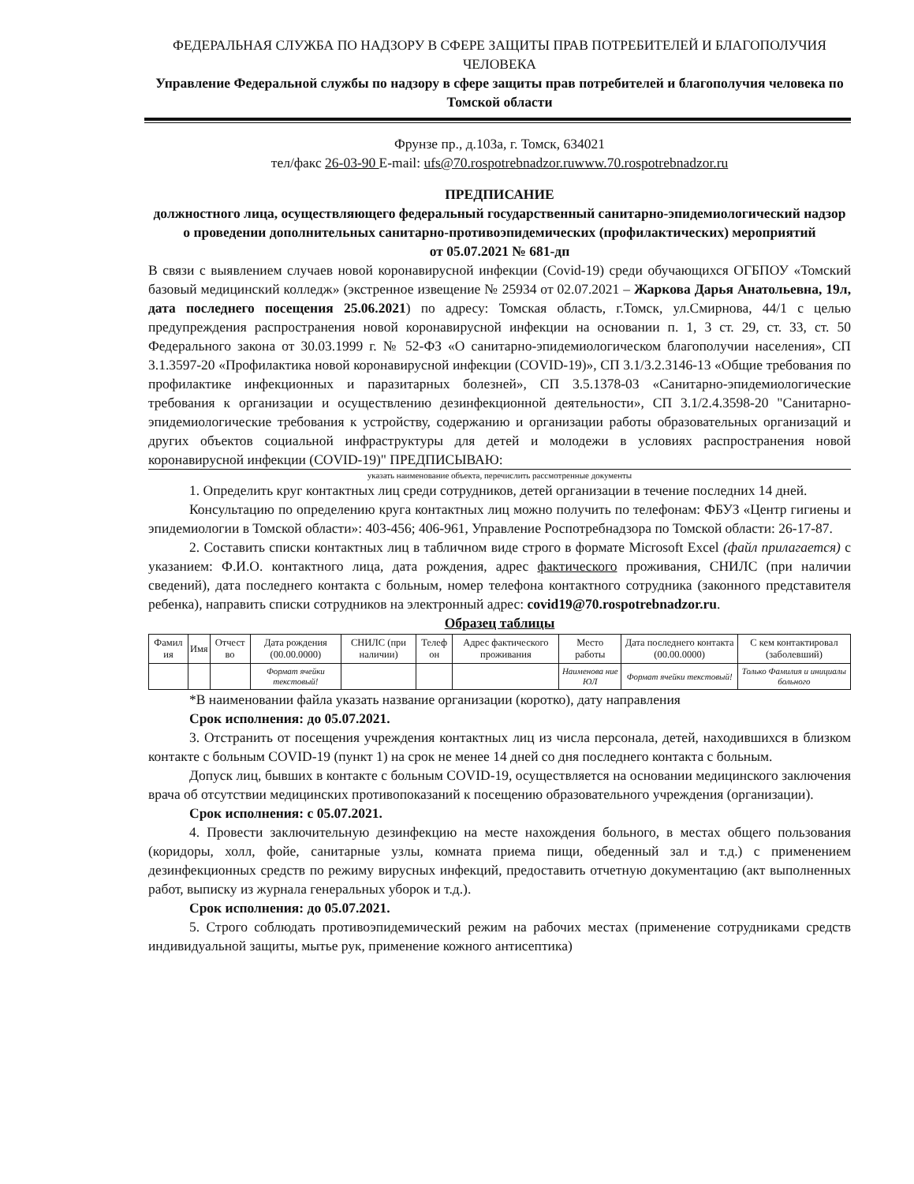ФЕДЕРАЛЬНАЯ СЛУЖБА ПО НАДЗОРУ В СФЕРЕ ЗАЩИТЫ ПРАВ ПОТРЕБИТЕЛЕЙ И БЛАГОПОЛУЧИЯ ЧЕЛОВЕКА
Управление Федеральной службы по надзору в сфере защиты прав потребителей и благополучия человека по Томской области
Фрунзе пр., д.103а, г. Томск, 634021
тел/факс 26-03-90 E-mail: ufs@70.rospotrebnadzor.ruwww.70.rospotrebnadzor.ru
ПРЕДПИСАНИЕ
должностного лица, осуществляющего федеральный государственный санитарно-эпидемиологический надзор о проведении дополнительных санитарно-противоэпидемических (профилактических) мероприятий
от 05.07.2021 № 681-дп
В связи с выявлением случаев новой коронавирусной инфекции (Covid-19) среди обучающихся ОГБПОУ «Томский базовый медицинский колледж» (экстренное извещение № 25934 от 02.07.2021 – Жаркова Дарья Анатольевна, 19л, дата последнего посещения 25.06.2021) по адресу: Томская область, г.Томск, ул.Смирнова, 44/1 с целью предупреждения распространения новой коронавирусной инфекции на основании п. 1, 3 ст. 29, ст. 33, ст. 50 Федерального закона от 30.03.1999 г. № 52-ФЗ «О санитарно-эпидемиологическом благополучии населения», СП 3.1.3597-20 «Профилактика новой коронавирусной инфекции (COVID-19)», СП 3.1/3.2.3146-13 «Общие требования по профилактике инфекционных и паразитарных болезней», СП 3.5.1378-03 «Санитарно-эпидемиологические требования к организации и осуществлению дезинфекционной деятельности», СП 3.1/2.4.3598-20 "Санитарно-эпидемиологические требования к устройству, содержанию и организации работы образовательных организаций и других объектов социальной инфраструктуры для детей и молодежи в условиях распространения новой коронавирусной инфекции (COVID-19)" ПРЕДПИСЫВАЮ:
указать наименование объекта, перечислить рассмотренные документы
1. Определить круг контактных лиц среди сотрудников, детей организации в течение последних 14 дней.
Консультацию по определению круга контактных лиц можно получить по телефонам: ФБУЗ «Центр гигиены и эпидемиологии в Томской области»: 403-456; 406-961, Управление Роспотребнадзора по Томской области: 26-17-87.
2. Составить списки контактных лиц в табличном виде строго в формате Microsoft Excel (файл прилагается) с указанием: Ф.И.О. контактного лица, дата рождения, адрес фактического проживания, СНИЛС (при наличии сведений), дата последнего контакта с больным, номер телефона контактного сотрудника (законного представителя ребенка), направить списки сотрудников на электронный адрес: covid19@70.rospotrebnadzor.ru.
Образец таблицы
| Фамил ия | Имя | Отчест во | Дата рождения (00.00.0000) | СНИЛС (при наличии) | Телеф он | Адрес фактического проживания | Место работы | Дата последнего контакта (00.00.0000) | С кем контактировал (заболевший) |
| | | | Формат ячейки текстовый! | | | | Наименова ние ЮЛ | Формат ячейки текстовый! | Только Фамилия и инициалы больного |
*В наименовании файла указать название организации (коротко), дату направления
Срок исполнения: до 05.07.2021.
3. Отстранить от посещения учреждения контактных лиц из числа персонала, детей, находившихся в близком контакте с больным COVID-19 (пункт 1) на срок не менее 14 дней со дня последнего контакта с больным.
Допуск лиц, бывших в контакте с больным COVID-19, осуществляется на основании медицинского заключения врача об отсутствии медицинских противопоказаний к посещению образовательного учреждения (организации).
Срок исполнения: с 05.07.2021.
4. Провести заключительную дезинфекцию на месте нахождения больного, в местах общего пользования (коридоры, холл, фойе, санитарные узлы, комната приема пищи, обеденный зал и т.д.) с применением дезинфекционных средств по режиму вирусных инфекций, предоставить отчетную документацию (акт выполненных работ, выписку из журнала генеральных уборок и т.д.).
Срок исполнения: до 05.07.2021.
5. Строго соблюдать противоэпидемический режим на рабочих местах (применение сотрудниками средств индивидуальной защиты, мытье рук, применение кожного антисептика)